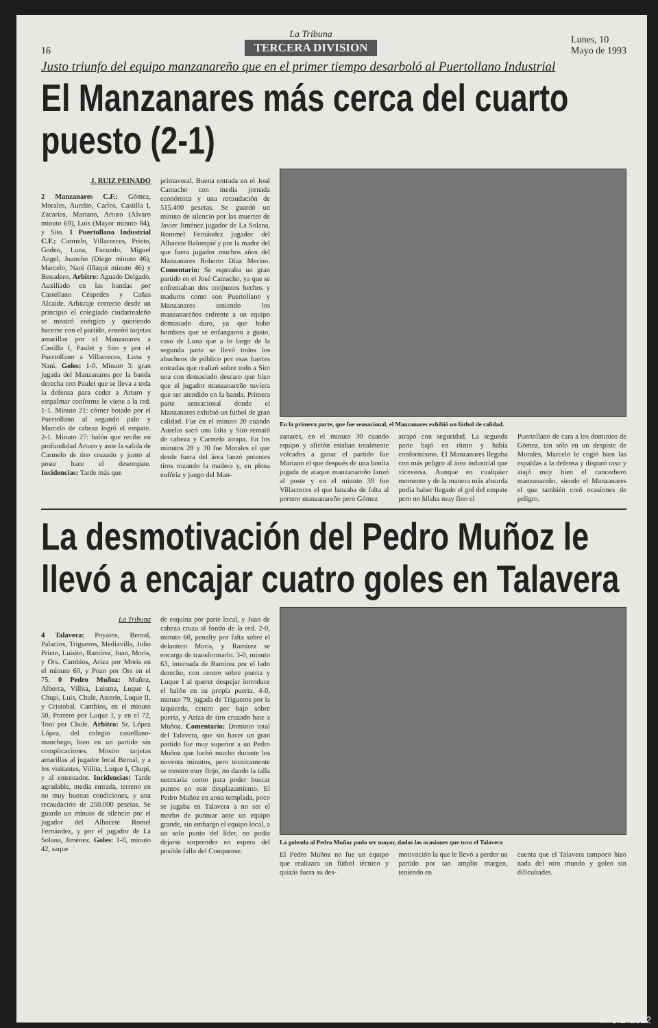16
La Tribuna
TERCERA DIVISION
Lunes, 10
Mayo de 1993
Justo triunfo del equipo manzanareño que en el primer tiempo desarboló al Puertollano Industrial
El Manzanares más cerca del cuarto puesto (2-1)
J. RUIZ PEINADO
2 Manzanares C.F.: Gómez, Morales, Aurelio, Carlos, Castilla I, Zacarías, Mariano, Arturo (Alvaro minuto 69), Luis (Mayor minuto 84), y Sito. 1 Puertollano Industrial C.F.: Carmelo, Villacreces, Prieto, Godeo, Luna, Facundo, Miguel Angel, Juancho (Diego minuto 46), Marcelo, Nani (Iñaqui minuto 46) y Benadero. Arbitro: Aguado Delgado. Auxiliado en las bandas por Castellano Céspedes y Cañas Alcaide. Arbitraje correcto desde un principio el colegiado ciudarrealeño se mostró enérgico y queriendo hacerse con el partido, enseñó tarjetas amarillas por el Manzanares a Castilla I, Paulet y Sito y por el Puertollano a Villacreces, Luna y Nani. Goles: 1-0. Minuto 3: gran jugada del Manzanares por la banda derecha con Paulet que se lleva a toda la defensa para ceder a Arturo y empalmar conforme le viene a la red. 1-1. Minuto 21: córner botado por el Puertollano al segundo palo y Marcelo de cabeza logró el empate. 2-1. Minuto 27: balón que recibe en profundidad Arturo y ante la salida de Carmelo de tiro cruzado y junto al poste hace el desempate. Incidencias: Tarde más que
primaveral. Buena entrada en el José Camacho con media jornada económica y una recaudación de 515.400 pesetas. Se guardó un minuto de silencio por las muertes de Javier Jiménez jugador de La Solana, Rommel Fernández jugador del Albacete Balompié y por la madre del que fuera jugador muchos años del Manzanares Roberto Díaz Merino. Comentario: Se esperaba un gran partido en el José Camacho, ya que se enfrentaban dos conjuntos hechos y maduros como son Puertollano y Manzanares teniendo los manzanareños enfrente a un equipo demasiado duro, ya que hubo hombres que se enfangaron a gusto, caso de Luna que a lo largo de la segunda parte se llevó todos los abucheos de público por esas fuertes entradas que realizó sobre todo a Sito una con demasiado descaro que hizo que el jugador manzanareño tuviera que ser atendido en la banda. Primera parte sensacional donde el Manzanares exhibió un fútbol de gran calidad. Fue en el minuto 20 cuando Aurelio sacó una falta y Sito remató de cabeza y Carmelo atrapa. En los minutos 28 y 30 fue Morales el que desde fuera del área lanzó potentes tiros rozando la madera y, en plena eufória y juego del Man-
En la primera parte, que fue sensacional, el Manzanares exhibió un fútbol de calidad.
zanares, en el minuto 30 cuando equipo y afición estaban totalmente volcados a ganar el partido fue Mariano el que después de una bonita jugada de ataque manzanareño lanzó al poste y en el minuto 39 fue Villacreces el que lanzaba de falta al portero manzanareño pero Gómez
atrapó con seguridad. La segunda parte bajó en rítmo y había conformismo. El Manzanares llegaba con más peligro al área industrial que viceversa. Aunque en cualquier momento y de la manera más absurda podía haber llegado el gol del empate pero no hilaba muy fino el
Puertollano de cara a los dominios de Gómez, tan sólo en un despiste de Morales, Marcelo le cogió bien las espaldas a la defensa y disparó raso y atajó muy bien el cancerbero manzanareño, siendo el Manzanares el que también creó ocasiones de peligro.
La desmotivación del Pedro Muñoz le llevó a encajar cuatro goles en Talavera
La Tribuna
4 Talavera: Poyatos, Bernal, Palacios, Trigueros, Mediavilla, Julio Prieto, Luisito, Ramírez, Juan, Moris, y Ors. Cambios, Ariza por Moris en el minuto 60, y Pozo por Ors en el 75. 0 Pedro Muñoz: Muñoz, Alberca, Villita, Luisma, Luque I, Chupi, Luis, Chule, Asterio, Luque II, y Cristobal. Cambios, en el minuto 50, Porrero por Luque I, y en el 72, Toni por Chule. Arbitro: Sr. López López, del colegio castellano-manchego, bien en un partido sin complicaciones. Mostro tarjetas amarillas al jugador local Bernal, y a los visitantes, Villita, Luque I, Chupi, y al entrenador. Incidencias: Tarde agradable, media entrada, terreno en no muy buenas condiciones, y una recaudación de 250.000 pesetas. Se guardo un minuto de silencio por el jugador del Albacete Romel Fernández, y por el jugador de La Solana, Jiménez. Goles: 1-0, minuto 42, saque
de esquina por parte local, y Juan de cabeza cruza al fondo de la red. 2-0, minuto 60, penalty por falta sobre el delantero Moris, y Ramírez se encarga de transformarlo. 3-0, minuto 63, internada de Ramírez por el lado derecho, con centro sobre puerta y Luque I al querer despejar introduce el balón en su propia puerta. 4-0, minuto 79, jugada de Trigueros por la izquierda, centro por bajo sobre puerta, y Ariza de tiro cruzado bate a Muñoz. Comentario: Dominio total del Talavera, que sin hacer un gran partido fue muy superior a un Pedro Muñoz que luchó mucho durante los noventa minutos, pero tecnicamente se mostro muy flojo, no dando la talla necesaria como para poder buscar puntos en este desplazamiento. El Pedro Muñoz en zona templada, poco se jugaba en Talavera a no ser el morbo de puntuar ante un equipo grande, sin embargo el equipo local, a un solo punto del líder, no podía dejarse sorprender en espera del posible fallo del Conquense.
La goleada al Pedro Muñoz pudo ser mayor, dadas las ocasiones que tuvo el Talavera
El Pedro Muñoz no fue un equipo que realizara un fútbol técnico y quizás fuera su des-
motivación la que le llevó a perder un partido por tan amplio margen, teniendo en
cuenta que el Talavera tampoco hizo nada del otro mundo y goleo sin dificultades.
M.C.D.2022